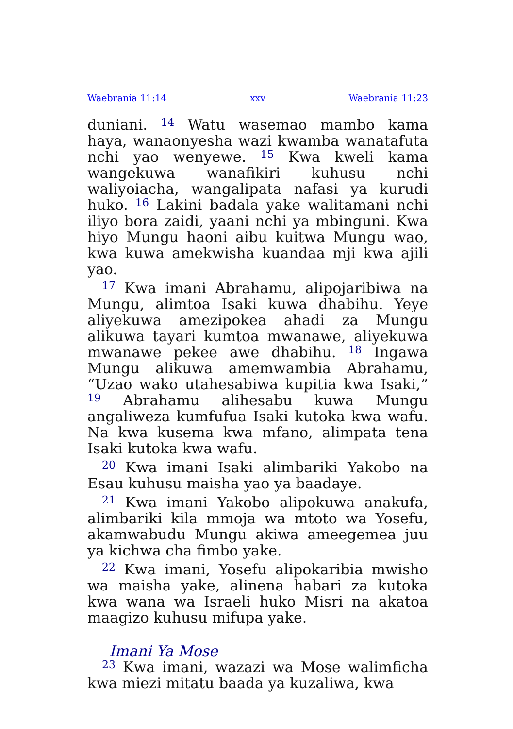Waebrania 11:14 xxv Waebrania 11:23
duniani. <sup>14</sup> Watu wasemao mambo kama haya, wanaonyesha wazi kwamba wanatafuta nchi yao wenyewe. <sup>15</sup> Kwa kweli kama wangekuwa wanafikiri kuhusu nchi waliyoiacha, wangali­pata nafasi ya kurudi huko. <sup>16</sup> Lakini badala yake walitamani nchi iliyo bora zaidi, yaani nchi ya mbinguni. Kwa hiyo Mungu haoni aibu kuitwa Mungu wao, kwa kuwa amekwisha kuandaa mji kwa ajili yao.
<sup>17</sup> Kwa imani Abrahamu, alipojaribiwa na Mungu, alimtoa Isaki kuwa dhabihu. Yeye aliyekuwa amezipokea ahadi za Mungu alikuwa tayari kumtoa mwanawe, aliyekuwa mwanawe pekee awe dhabihu. <sup>18</sup> Ingawa Mungu alikuwa amemwambia Abrahamu, “Uzao wako utah­esabiwa kupitia kwa Isaki,” <sup>19</sup> Abrahamu alih­esabu kuwa Mungu angaliweza kumfufua Isaki kutoka kwa wafu. Na kwa kusema kwa mfano, alimpata tena Isaki kutoka kwa wafu.
<sup>20</sup> Kwa imani Isaki alimbariki Yakobo na Esau kuhusu maisha yao ya baadaye.
<sup>21</sup> Kwa imani Yakobo alipokuwa anakufa, alimbariki kila mmoja wa mtoto wa Yosefu, akamwabudu Mungu akiwa ameegemea juu ya kichwa cha fimbo yake.
<sup>22</sup> Kwa imani, Yosefu alipokaribia mwisho wa maisha yake, alinena habari za kutoka kwa wana wa Israeli huko Misri na akatoa maagizo kuhusu mifupa yake.
Imani Ya Mose
<sup>23</sup> Kwa imani, wazazi wa Mose walimficha kwa miezi mitatu baada ya kuzaliwa, kwa